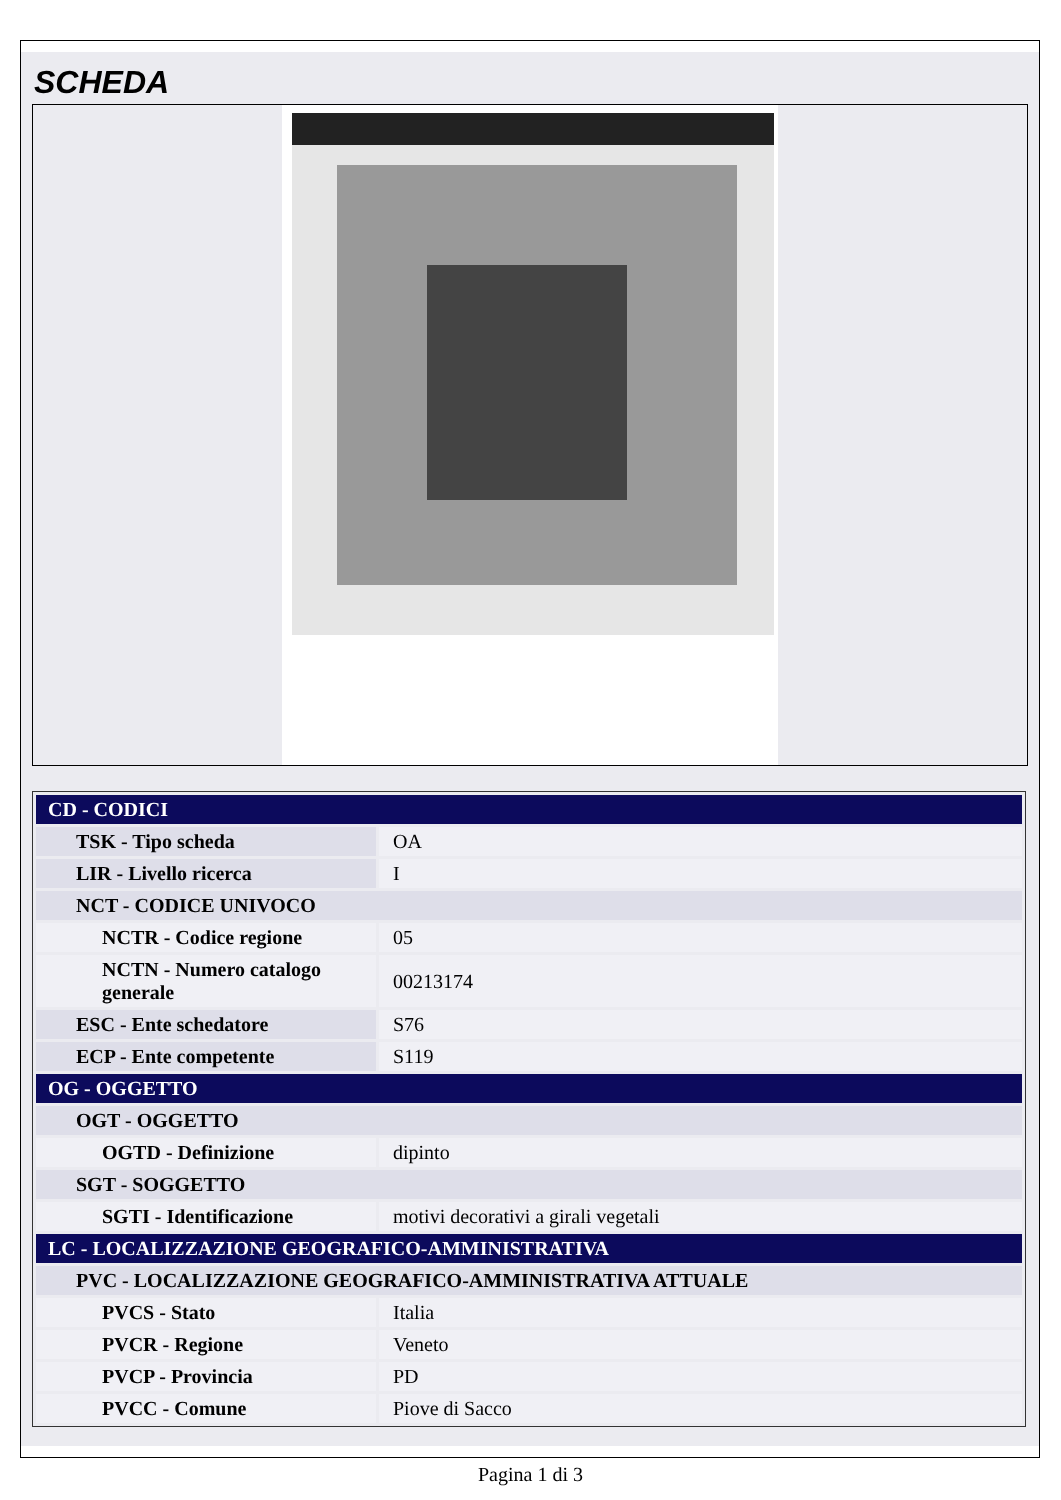SCHEDA
| CD - CODICI | |
| TSK - Tipo scheda | OA |
| LIR - Livello ricerca | I |
| NCT - CODICE UNIVOCO | |
| NCTR - Codice regione | 05 |
| NCTN - Numero catalogo generale | 00213174 |
| ESC - Ente schedatore | S76 |
| ECP - Ente competente | S119 |
| OG - OGGETTO | |
| OGT - OGGETTO | |
| OGTD - Definizione | dipinto |
| SGT - SOGGETTO | |
| SGTI - Identificazione | motivi decorativi a girali vegetali |
| LC - LOCALIZZAZIONE GEOGRAFICO-AMMINISTRATIVA | |
| PVC - LOCALIZZAZIONE GEOGRAFICO-AMMINISTRATIVA ATTUALE | |
| PVCS - Stato | Italia |
| PVCR - Regione | Veneto |
| PVCP - Provincia | PD |
| PVCC - Comune | Piove di Sacco |
Pagina 1 di 3